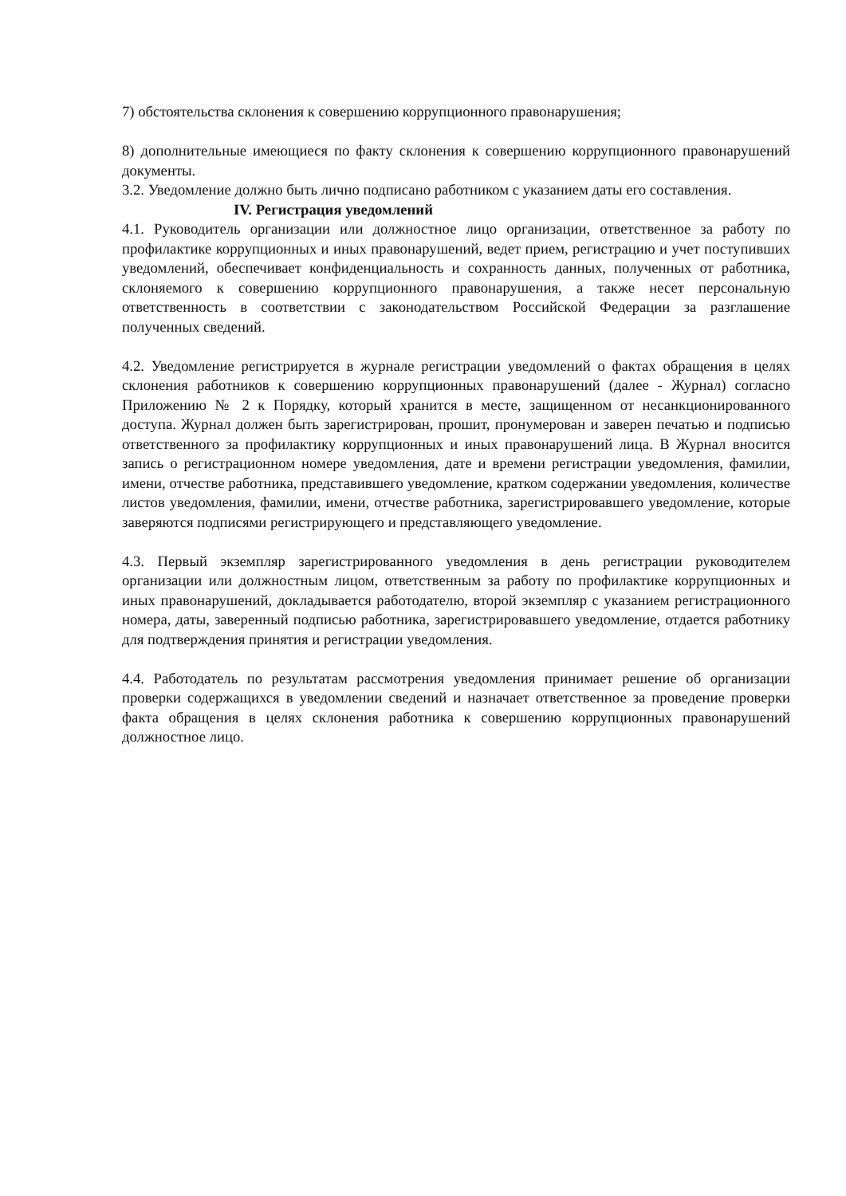7) обстоятельства склонения к совершению коррупционного правонарушения;
8) дополнительные имеющиеся по факту склонения к совершению коррупционного правонарушений документы.
3.2. Уведомление должно быть лично подписано работником с указанием даты его составления.
IV. Регистрация уведомлений
4.1. Руководитель организации или должностное лицо организации, ответственное за работу по профилактике коррупционных и иных правонарушений, ведет прием, регистрацию и учет поступивших уведомлений, обеспечивает конфиденциальность и сохранность данных, полученных от работника, склоняемого к совершению коррупционного правонарушения, а также несет персональную ответственность в соответствии с законодательством Российской Федерации за разглашение полученных сведений.
4.2. Уведомление регистрируется в журнале регистрации уведомлений о фактах обращения в целях склонения работников к совершению коррупционных правонарушений (далее - Журнал) согласно Приложению № 2 к Порядку, который хранится в месте, защищенном от несанкционированного доступа. Журнал должен быть зарегистрирован, прошит, пронумерован и заверен печатью и подписью ответственного за профилактику коррупционных и иных правонарушений лица. В Журнал вносится запись о регистрационном номере уведомления, дате и времени регистрации уведомления, фамилии, имени, отчестве работника, представившего уведомление, кратком содержании уведомления, количестве листов уведомления, фамилии, имени, отчестве работника, зарегистрировавшего уведомление, которые заверяются подписями регистрирующего и представляющего уведомление.
4.3. Первый экземпляр зарегистрированного уведомления в день регистрации руководителем организации или должностным лицом, ответственным за работу по профилактике коррупционных и иных правонарушений, докладывается работодателю, второй экземпляр с указанием регистрационного номера, даты, заверенный подписью работника, зарегистрировавшего уведомление, отдается работнику для подтверждения принятия и регистрации уведомления.
4.4. Работодатель по результатам рассмотрения уведомления принимает решение об организации проверки содержащихся в уведомлении сведений и назначает ответственное за проведение проверки факта обращения в целях склонения работника к совершению коррупционных правонарушений должностное лицо.